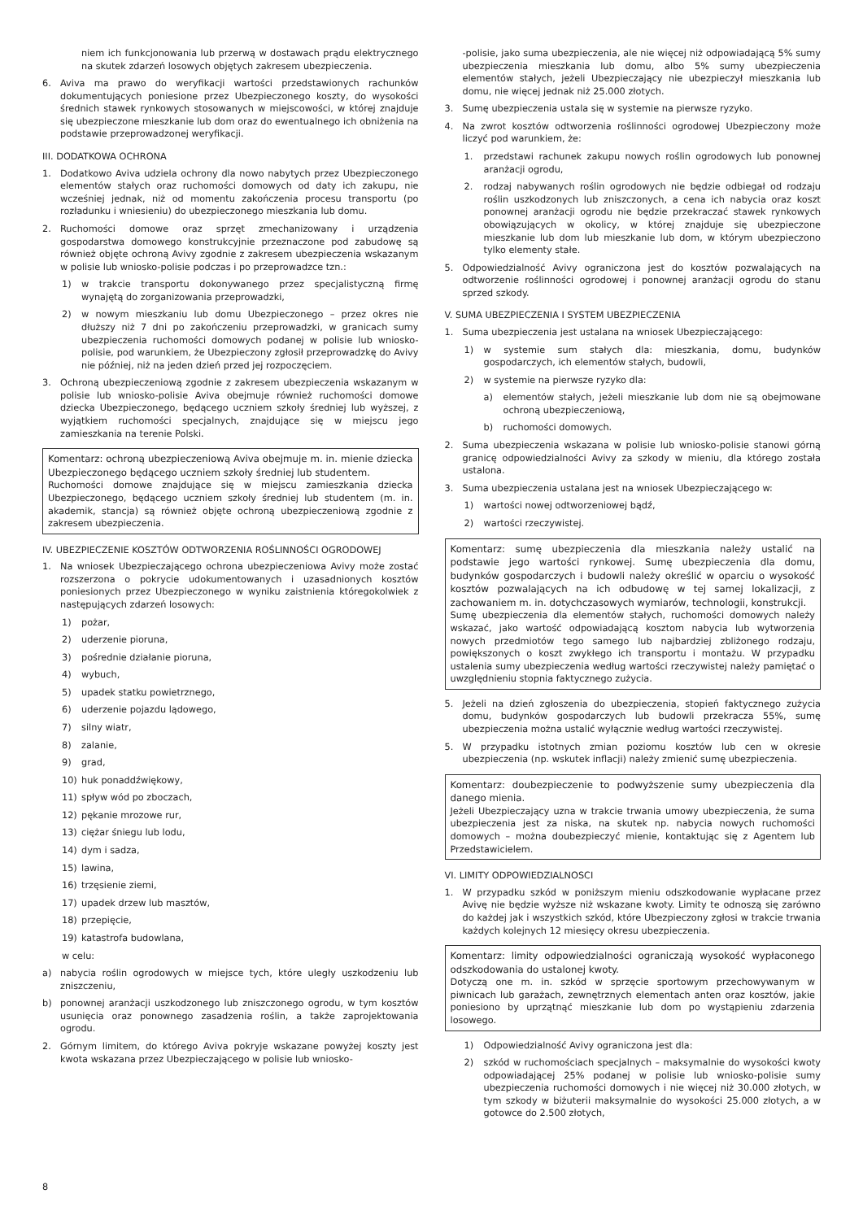niem ich funkcjonowania lub przerwą w dostawach prądu elektrycznego na skutek zdarzeń losowych objętych zakresem ubezpieczenia.
6. Aviva ma prawo do weryfikacji wartości przedstawionych rachunków dokumentujących poniesione przez Ubezpieczonego koszty, do wysokości średnich stawek rynkowych stosowanych w miejscowości, w której znajduje się ubezpieczone mieszkanie lub dom oraz do ewentualnego ich obniżenia na podstawie przeprowadzonej weryfikacji.
III. DODATKOWA OCHRONA
1. Dodatkowo Aviva udziela ochrony dla nowo nabytych przez Ubezpieczonego elementów stałych oraz ruchomości domowych od daty ich zakupu, nie wcześniej jednak, niż od momentu zakończenia procesu transportu (po rozładunku i wniesieniu) do ubezpieczonego mieszkania lub domu.
2. Ruchomości domowe oraz sprzęt zmechanizowany i urządzenia gospodarstwa domowego konstrukcyjnie przeznaczone pod zabudowę są również objęte ochroną Avivy zgodnie z zakresem ubezpieczenia wskazanym w polisie lub wniosko-polisie podczas i po przeprowadzce tzn.:
1) w trakcie transportu dokonywanego przez specjalistyczną firmę wynajętą do zorganizowania przeprowadzki,
2) w nowym mieszkaniu lub domu Ubezpieczonego – przez okres nie dłuższy niż 7 dni po zakończeniu przeprowadzki, w granicach sumy ubezpieczenia ruchomości domowych podanej w polisie lub wniosko-polisie, pod warunkiem, że Ubezpieczony zgłosił przeprowadzkę do Avivy nie później, niż na jeden dzień przed jej rozpoczęciem.
3. Ochroną ubezpieczeniową zgodnie z zakresem ubezpieczenia wskazanym w polisie lub wniosko-polisie Aviva obejmuje również ruchomości domowe dziecka Ubezpieczonego, będącego uczniem szkoły średniej lub wyższej, z wyjątkiem ruchomości specjalnych, znajdujące się w miejscu jego zamieszkania na terenie Polski.
Komentarz: ochroną ubezpieczeniową Aviva obejmuje m. in. mienie dziecka Ubezpieczonego będącego uczniem szkoły średniej lub studentem.
Ruchomości domowe znajdujące się w miejscu zamieszkania dziecka Ubezpieczonego, będącego uczniem szkoły średniej lub studentem (m. in. akademik, stancja) są również objęte ochroną ubezpieczeniową zgodnie z zakresem ubezpieczenia.
IV. UBEZPIECZENIE KOSZTÓW ODTWORZENIA ROŚLINNOŚCI OGRODOWEJ
1. Na wniosek Ubezpieczającego ochrona ubezpieczeniowa Avivy może zostać rozszerzona o pokrycie udokumentowanych i uzasadnionych kosztów poniesionych przez Ubezpieczonego w wyniku zaistnienia któregokolwiek z następujących zdarzeń losowych:
1) pożar,
2) uderzenie pioruna,
3) pośrednie działanie pioruna,
4) wybuch,
5) upadek statku powietrznego,
6) uderzenie pojazdu lądowego,
7) silny wiatr,
8) zalanie,
9) grad,
10) huk ponaddźwiękowy,
11) spływ wód po zboczach,
12) pękanie mrozowe rur,
13) ciężar śniegu lub lodu,
14) dym i sadza,
15) lawina,
16) trzęsienie ziemi,
17) upadek drzew lub masztów,
18) przepięcie,
19) katastrofa budowlana,
w celu:
a) nabycia roślin ogrodowych w miejsce tych, które uległy uszkodzeniu lub zniszczeniu,
b) ponownej aranżacji uszkodzonego lub zniszczonego ogrodu, w tym kosztów usunięcia oraz ponownego zasadzenia roślin, a także zaprojektowania ogrodu.
2. Górnym limitem, do którego Aviva pokryje wskazane powyżej koszty jest kwota wskazana przez Ubezpieczającego w polisie lub wniosko-
-polisie, jako suma ubezpieczenia, ale nie więcej niż odpowiadającą 5% sumy ubezpieczenia mieszkania lub domu, albo 5% sumy ubezpieczenia elementów stałych, jeżeli Ubezpieczający nie ubezpieczył mieszkania lub domu, nie więcej jednak niż 25.000 złotych.
3. Sumę ubezpieczenia ustala się w systemie na pierwsze ryzyko.
4. Na zwrot kosztów odtworzenia roślinności ogrodowej Ubezpieczony może liczyć pod warunkiem, że:
1. przedstawi rachunek zakupu nowych roślin ogrodowych lub ponownej aranżacji ogrodu,
2. rodzaj nabywanych roślin ogrodowych nie będzie odbiegał od rodzaju roślin uszkodzonych lub zniszczonych, a cena ich nabycia oraz koszt ponownej aranżacji ogrodu nie będzie przekraczać stawek rynkowych obowiązujących w okolicy, w której znajduje się ubezpieczone mieszkanie lub dom lub mieszkanie lub dom, w którym ubezpieczono tylko elementy stałe.
5. Odpowiedzialność Avivy ograniczona jest do kosztów pozwalających na odtworzenie roślinności ogrodowej i ponownej aranżacji ogrodu do stanu sprzed szkody.
V. SUMA UBEZPIECZENIA I SYSTEM UBEZPIECZENIA
1. Suma ubezpieczenia jest ustalana na wniosek Ubezpieczającego:
1) w systemie sum stałych dla: mieszkania, domu, budynków gospodarczych, ich elementów stałych, budowli,
2) w systemie na pierwsze ryzyko dla:
a) elementów stałych, jeżeli mieszkanie lub dom nie są obejmowane ochroną ubezpieczeniową,
b) ruchomości domowych.
2. Suma ubezpieczenia wskazana w polisie lub wniosko-polisie stanowi górną granicę odpowiedzialności Avivy za szkody w mieniu, dla którego została ustalona.
3. Suma ubezpieczenia ustalana jest na wniosek Ubezpieczającego w:
1) wartości nowej odtworzeniowej bądź,
2) wartości rzeczywistej.
Komentarz: sumę ubezpieczenia dla mieszkania należy ustalić na podstawie jego wartości rynkowej. Sumę ubezpieczenia dla domu, budynków gospodarczych i budowli należy określić w oparciu o wysokość kosztów pozwalających na ich odbudowę w tej samej lokalizacji, z zachowaniem m. in. dotychczasowych wymiarów, technologii, konstrukcji.
Sumę ubezpieczenia dla elementów stałych, ruchomości domowych należy wskazać, jako wartość odpowiadającą kosztom nabycia lub wytworzenia nowych przedmiotów tego samego lub najbardziej zbliżonego rodzaju, powiększonych o koszt zwykłego ich transportu i montażu. W przypadku ustalenia sumy ubezpieczenia według wartości rzeczywistej należy pamiętać o uwzględnieniu stopnia faktycznego zużycia.
5. Jeżeli na dzień zgłoszenia do ubezpieczenia, stopień faktycznego zużycia domu, budynków gospodarczych lub budowli przekracza 55%, sumę ubezpieczenia można ustalić wyłącznie według wartości rzeczywistej.
5. W przypadku istotnych zmian poziomu kosztów lub cen w okresie ubezpieczenia (np. wskutek inflacji) należy zmienić sumę ubezpieczenia.
Komentarz: doubezpieczenie to podwyższenie sumy ubezpieczenia dla danego mienia.
Jeżeli Ubezpieczający uzna w trakcie trwania umowy ubezpieczenia, że suma ubezpieczenia jest za niska, na skutek np. nabycia nowych ruchomości domowych – można doubezpieczyć mienie, kontaktując się z Agentem lub Przedstawicielem.
VI. LIMITY ODPOWIEDZIALNOSCI
1. W przypadku szkód w poniższym mieniu odszkodowanie wypłacane przez Avivę nie będzie wyższe niż wskazane kwoty. Limity te odnoszą się zarówno do każdej jak i wszystkich szkód, które Ubezpieczony zgłosi w trakcie trwania każdych kolejnych 12 miesięcy okresu ubezpieczenia.
Komentarz: limity odpowiedzialności ograniczają wysokość wypłaconego odszkodowania do ustalonej kwoty.
Dotyczą one m. in. szkód w sprzęcie sportowym przechowywanym w piwnicach lub garażach, zewnętrznych elementach anten oraz kosztów, jakie poniesiono by uprzątnąć mieszkanie lub dom po wystąpieniu zdarzenia losowego.
1) Odpowiedzialność Avivy ograniczona jest dla:
2) szkód w ruchomościach specjalnych – maksymalnie do wysokości kwoty odpowiadającej 25% podanej w polisie lub wniosko-polisie sumy ubezpieczenia ruchomości domowych i nie więcej niż 30.000 złotych, w tym szkody w biżuterii maksymalnie do wysokości 25.000 złotych, a w gotowce do 2.500 złotych,
8